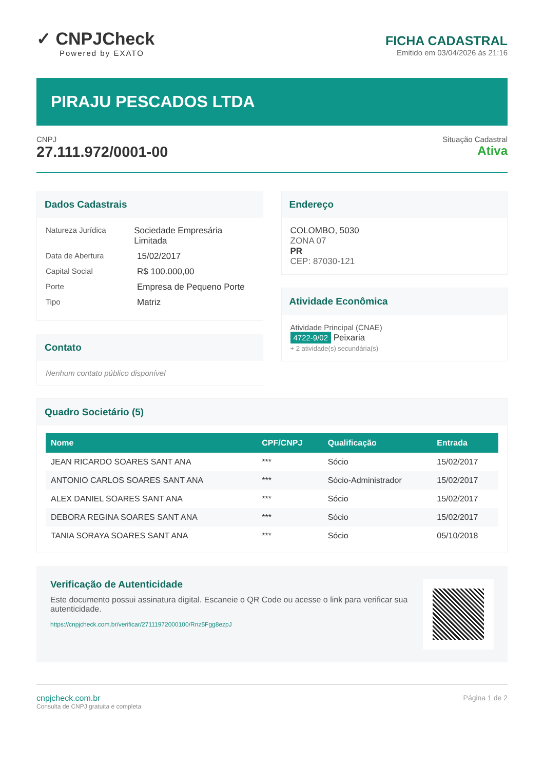✓ CNPJCheck
Powered by EXATO
FICHA CADASTRAL
Emitido em 03/04/2026 às 21:16
PIRAJU PESCADOS LTDA
CNPJ
27.111.972/0001-00
Situação Cadastral
Ativa
Dados Cadastrais
Natureza Jurídica Sociedade Empresária Limitada
Data de Abertura 15/02/2017
Capital Social R$ 100.000,00
Porte Empresa de Pequeno Porte
Tipo Matriz
Contato
Nenhum contato público disponível
Endereço
COLOMBO, 5030
ZONA 07
PR
CEP: 87030-121
Atividade Econômica
Atividade Principal (CNAE)
4722-9/02 Peixaria
+ 2 atividade(s) secundária(s)
Quadro Societário (5)
| Nome | CPF/CNPJ | Qualificação | Entrada |
| --- | --- | --- | --- |
| JEAN RICARDO SOARES SANT ANA | *** | Sócio | 15/02/2017 |
| ANTONIO CARLOS SOARES SANT ANA | *** | Sócio-Administrador | 15/02/2017 |
| ALEX DANIEL SOARES SANT ANA | *** | Sócio | 15/02/2017 |
| DEBORA REGINA SOARES SANT ANA | *** | Sócio | 15/02/2017 |
| TANIA SORAYA SOARES SANT ANA | *** | Sócio | 05/10/2018 |
Verificação de Autenticidade
Este documento possui assinatura digital. Escaneie o QR Code ou acesse o link para verificar sua autenticidade.
https://cnpjcheck.com.br/verificar/27111972000100/Rnz5Fgg8ezpJ
cnpjcheck.com.br
Consulta de CNPJ gratuita e completa
Página 1 de 2